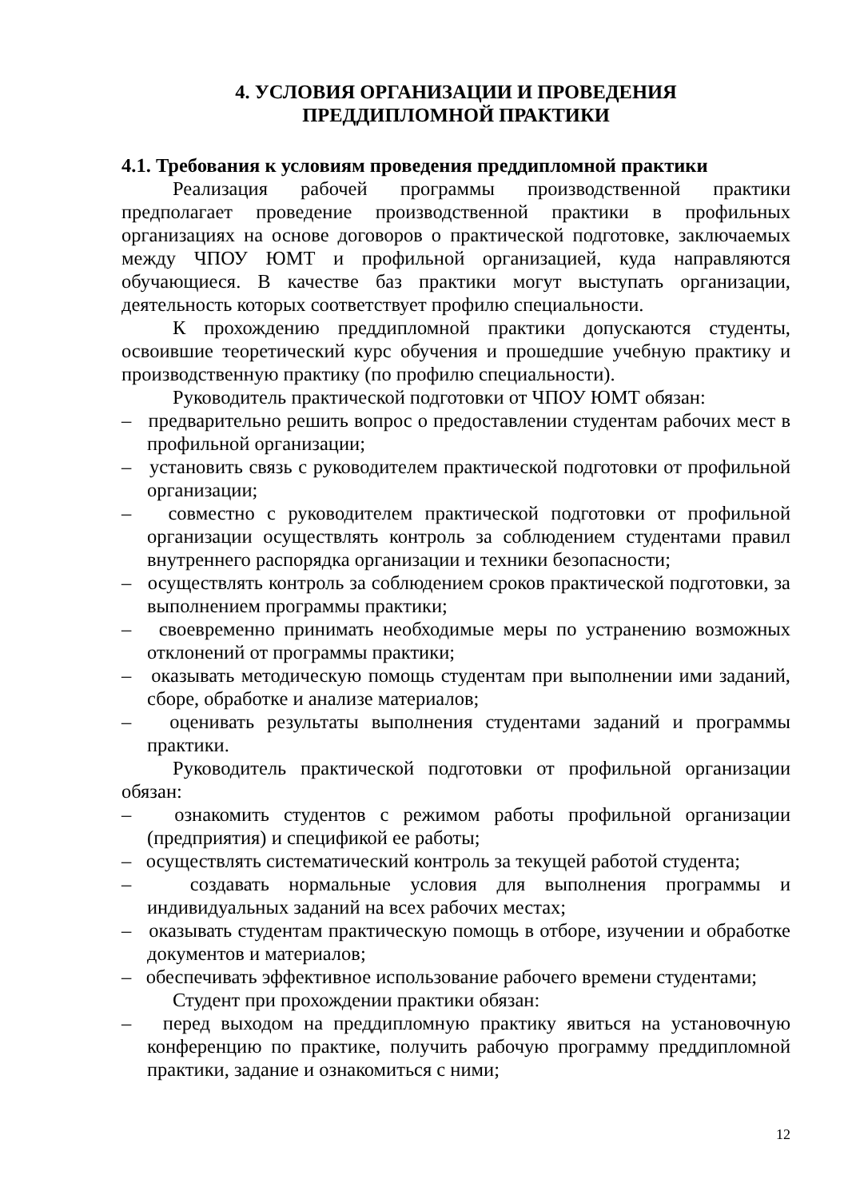4. УСЛОВИЯ ОРГАНИЗАЦИИ И ПРОВЕДЕНИЯ
ПРЕДДИПЛОМНОЙ ПРАКТИКИ
4.1. Требования к условиям проведения преддипломной практики
Реализация рабочей программы производственной практики предполагает проведение производственной практики в профильных организациях на основе договоров о практической подготовке, заключаемых между ЧПОУ ЮМТ и профильной организацией, куда направляются обучающиеся. В качестве баз практики могут выступать организации, деятельность которых соответствует профилю специальности.
К прохождению преддипломной практики допускаются студенты, освоившие теоретический курс обучения и прошедшие учебную практику и производственную практику (по профилю специальности).
Руководитель практической подготовки от ЧПОУ ЮМТ обязан:
– предварительно решить вопрос о предоставлении студентам рабочих мест в профильной организации;
– установить связь с руководителем практической подготовки от профильной организации;
– совместно с руководителем практической подготовки от профильной организации осуществлять контроль за соблюдением студентами правил внутреннего распорядка организации и техники безопасности;
– осуществлять контроль за соблюдением сроков практической подготовки, за выполнением программы практики;
– своевременно принимать необходимые меры по устранению возможных отклонений от программы практики;
– оказывать методическую помощь студентам при выполнении ими заданий, сборе, обработке и анализе материалов;
– оценивать результаты выполнения студентами заданий и программы практики.
Руководитель практической подготовки от профильной организации обязан:
– ознакомить студентов с режимом работы профильной организации (предприятия) и спецификой ее работы;
– осуществлять систематический контроль за текущей работой студента;
– создавать нормальные условия для выполнения программы и индивидуальных заданий на всех рабочих местах;
– оказывать студентам практическую помощь в отборе, изучении и обработке документов и материалов;
– обеспечивать эффективное использование рабочего времени студентами;
Студент при прохождении практики обязан:
– перед выходом на преддипломную практику явиться на установочную конференцию по практике, получить рабочую программу преддипломной практики, задание и ознакомиться с ними;
12